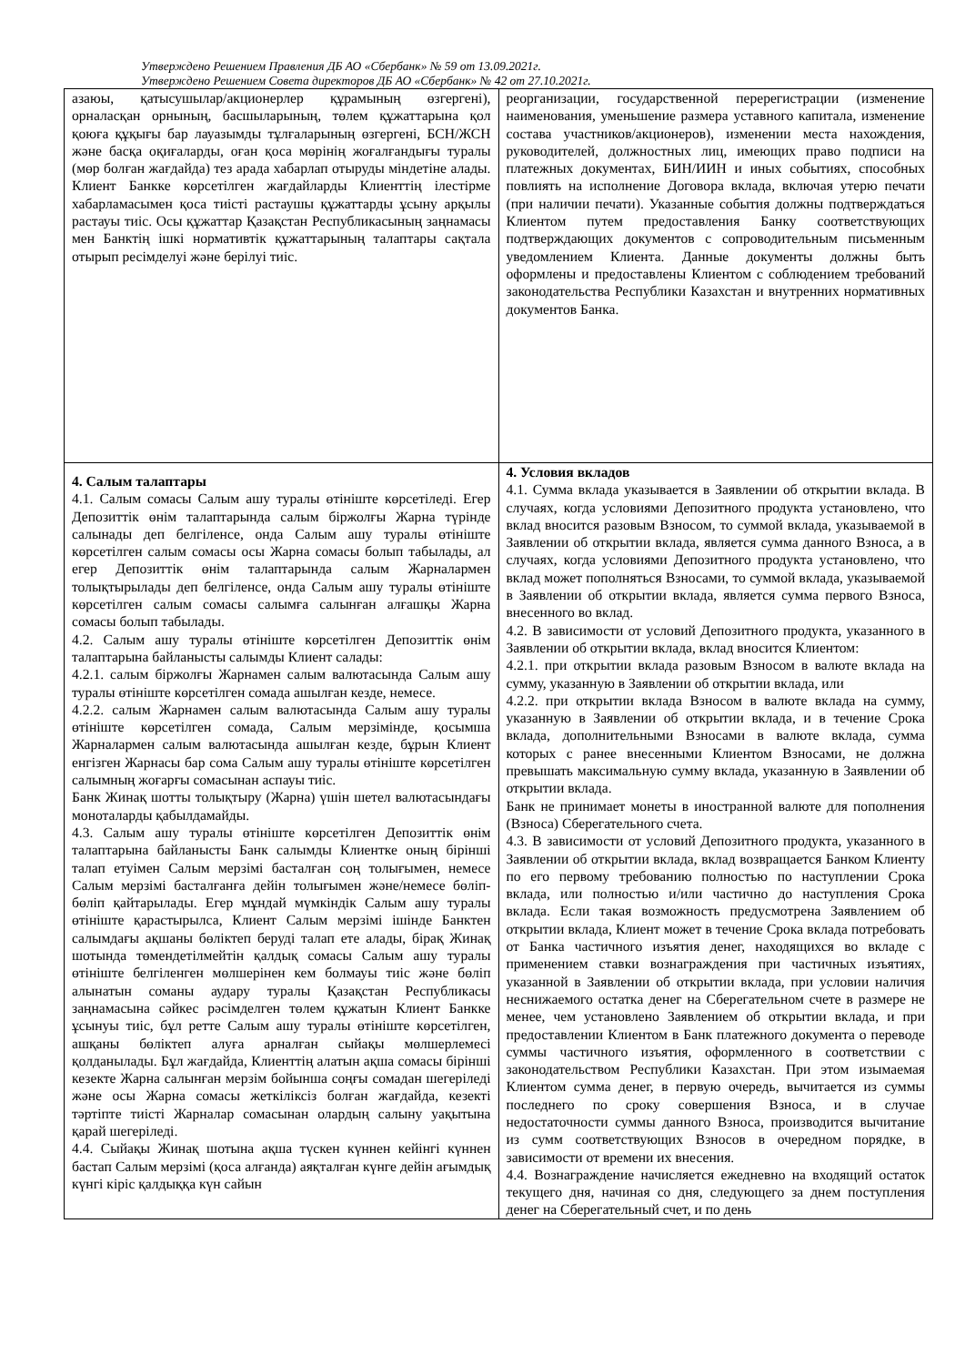Утверждено Решением Правления ДБ АО «Сбербанк» № 59 от 13.09.2021г.
Утверждено Решением Совета директоров ДБ АО «Сбербанк» № 42 от 27.10.2021г.
| азаюы, қатысушылар/акционерлер құрамының өзгергені), орналасқан орнының, басшыларының, төлем құжаттарына қол қоюға құқығы бар лауазымды тұлғаларының өзгергені, БСН/ЖСН және басқа оқиғаларды, оған қоса мөрінің жоғалғандығы туралы (мөр болған жағдайда) тез арада хабарлап отыруды міндетіне алады. Клиент Банкке көрсетілген жағдайларды Клиенттің ілестірме хабарламасымен қоса тиісті растаушы құжаттарды ұсыну арқылы растауы тиіс. Осы құжаттар Қазақстан Республикасының заңнамасы мен Банктің ішкі нормативтік құжаттарының талаптары сақтала отырып ресімделуі және берілуі тиіс. | реорганизации, государственной перерегистрации (изменение наименования, уменьшение размера уставного капитала, изменение состава участников/акционеров), изменении места нахождения, руководителей, должностных лиц, имеющих право подписи на платежных документах, БИН/ИИН и иных событиях, способных повлиять на исполнение Договора вклада, включая утерю печати (при наличии печати). Указанные события должны подтверждаться Клиентом путем предоставления Банку соответствующих подтверждающих документов с сопроводительным письменным уведомлением Клиента. Данные документы должны быть оформлены и предоставлены Клиентом с соблюдением требований законодательства Республики Казахстан и внутренних нормативных документов Банка. |
| 4. Салым талаптары 4.1. Салым сомасы Салым ашу туралы өтініште көрсетіледі. Егер Депозиттік өнім талаптарында салым біржолғы Жарна түрінде салынады деп белгіленсе, онда Салым ашу туралы өтініште көрсетілген салым сомасы осы Жарна сомасы болып табылады, ал егер Депозиттік өнім талаптарында салым Жарналармен толықтырылады деп белгіленсе, онда Салым ашу туралы өтініште көрсетілген салым сомасы салымға салынған алғашқы Жарна сомасы болып табылады. 4.2. Салым ашу туралы өтініште көрсетілген Депозиттік өнім талаптарына байланысты салымды Клиент салады: 4.2.1. салым біржолғы Жарнамен салым валютасында Салым ашу туралы өтініште көрсетілген сомада ашылған кезде, немесе. 4.2.2. салым Жарнамен салым валютасында Салым ашу туралы өтініште көрсетілген сомада, Салым мерзімінде, қосымша Жарналармен салым валютасында ашылған кезде, бұрын Клиент енгізген Жарнасы бар сома Салым ашу туралы өтініште көрсетілген салымның жоғарғы сомасынан аспауы тиіс. Банк Жинақ шотты толықтыру (Жарна) үшін шетел валютасындағы моноталарды қабылдамайды. 4.3. Салым ашу туралы өтініште көрсетілген Депозиттік өнім талаптарына байланысты Банк салымды Клиентке оның бірінші талап етуімен Салым мерзімі басталған соң толығымен, немесе Салым мерзімі басталғанға дейін толығымен және/немесе бөліп-бөліп қайтарылады. Егер мұндай мүмкіндік Салым ашу туралы өтініште қарастырылса, Клиент Салым мерзімі ішінде Банктен салымдағы ақшаны бөліктеп беруді талап ете алады, бірақ Жинақ шотында төмендетілмейтін қалдық сомасы Салым ашу туралы өтініште белгіленген мөлшерінен кем болмауы тиіс және бөліп алынатын соманы аудару туралы Қазақстан Республикасы заңнамасына сәйкес рәсімделген төлем құжатын Клиент Банкке ұсынуы тиіс, бұл ретте Салым ашу туралы өтініште көрсетілген, ашқаны бөліктеп алуға арналған сыйақы мөлшерлемесі қолданылады. Бұл жағдайда, Клиенттің алатын ақша сомасы бірінші кезекте Жарна салынған мерзім бойынша соңғы сомадан шегеріледі және осы Жарна сомасы жеткіліксіз болған жағдайда, кезекті тәртіпте тиісті Жарналар сомасынан олардың салыну уақытына қарай шегеріледі. 4.4. Сыйақы Жинақ шотына ақша түскен күннен кейінгі күннен бастап Салым мерзімі (қоса алғанда) аяқталған күнге дейін ағымдық күнгі кіріс қалдыққа күн сайын | 4. Условия вкладов 4.1. Сумма вклада указывается в Заявлении об открытии вклада. В случаях, когда условиями Депозитного продукта установлено, что вклад вносится разовым Взносом, то суммой вклада, указываемой в Заявлении об открытии вклада, является сумма данного Взноса, а в случаях, когда условиями Депозитного продукта установлено, что вклад может пополняться Взносами, то суммой вклада, указываемой в Заявлении об открытии вклада, является сумма первого Взноса, внесенного во вклад. 4.2. В зависимости от условий Депозитного продукта, указанного в Заявлении об открытии вклада, вклад вносится Клиентом: 4.2.1. при открытии вклада разовым Взносом в валюте вклада на сумму, указанную в Заявлении об открытии вклада, или 4.2.2. при открытии вклада Взносом в валюте вклада на сумму, указанную в Заявлении об открытии вклада, и в течение Срока вклада, дополнительными Взносами в валюте вклада, сумма которых с ранее внесенными Клиентом Взносами, не должна превышать максимальную сумму вклада, указанную в Заявлении об открытии вклада. Банк не принимает монеты в иностранной валюте для пополнения (Взноса) Сберегательного счета. 4.3. В зависимости от условий Депозитного продукта, указанного в Заявлении об открытии вклада, вклад возвращается Банком Клиенту по его первому требованию полностью по наступлении Срока вклада, или полностью и/или частично до наступления Срока вклада. Если такая возможность предусмотрена Заявлением об открытии вклада, Клиент может в течение Срока вклада потребовать от Банка частичного изъятия денег, находящихся во вкладе с применением ставки вознаграждения при частичных изъятиях, указанной в Заявлении об открытии вклада, при условии наличия неснижаемого остатка денег на Сберегательном счете в размере не менее, чем установлено Заявлением об открытии вклада, и при предоставлении Клиентом в Банк платежного документа о переводе суммы частичного изъятия, оформленного в соответствии с законодательством Республики Казахстан. При этом изымаемая Клиентом сумма денег, в первую очередь, вычитается из суммы последнего по сроку совершения Взноса, и в случае недостаточности суммы данного Взноса, производится вычитание из сумм соответствующих Взносов в очередном порядке, в зависимости от времени их внесения. 4.4. Вознаграждение начисляется ежедневно на входящий остаток текущего дня, начиная со дня, следующего за днем поступления денег на Сберегательный счет, и по день |